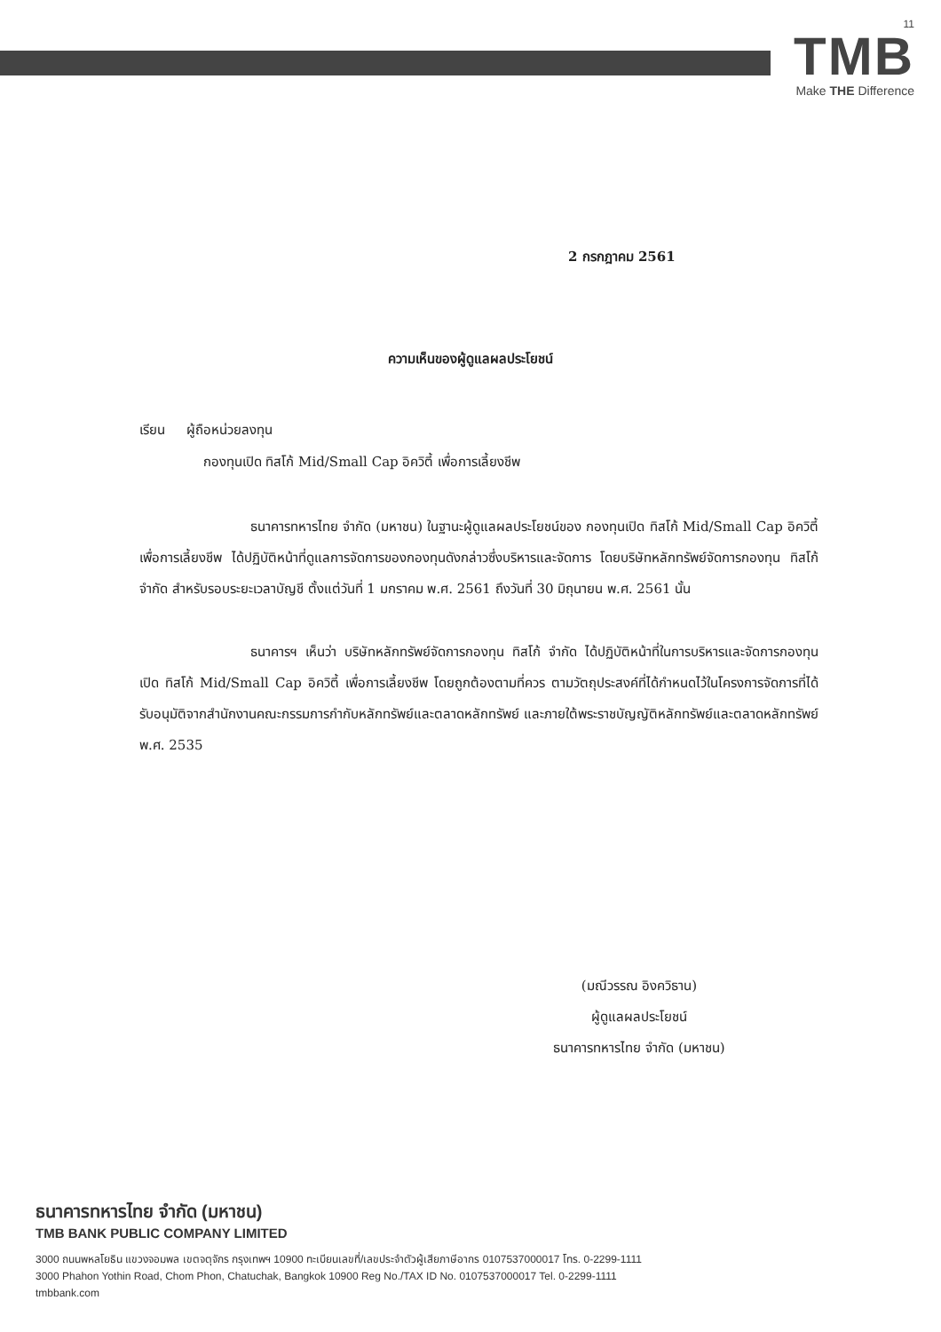11
TMB
Make THE Difference
2 กรกฎาคม 2561
ความเห็นของผู้ดูแลผลประโยชน์
เรียน ผู้ถือหน่วยลงทุน
กองทุนเปิด ทิสโก้ Mid/Small Cap อิควิตี้ เพื่อการเลี้ยงชีพ
ธนาคารทหารไทย จำกัด (มหาชน) ในฐานะผู้ดูแลผลประโยชน์ของ กองทุนเปิด ทิสโก้ Mid/Small Cap อิควิตี้ เพื่อการเลี้ยงชีพ ได้ปฏิบัติหน้าที่ดูแลการจัดการของกองทุนดังกล่าวซึ่งบริหารและจัดการ โดยบริษัทหลักทรัพย์จัดการกองทุน ทิสโก้ จำกัด สำหรับรอบระยะเวลาบัญชี ตั้งแต่วันที่ 1 มกราคม พ.ศ. 2561 ถึงวันที่ 30 มิถุนายน พ.ศ. 2561 นั้น
ธนาคารฯ เห็นว่า บริษัทหลักทรัพย์จัดการกองทุน ทิสโก้ จำกัด ได้ปฏิบัติหน้าที่ในการบริหารและจัดการกองทุนเปิด ทิสโก้ Mid/Small Cap อิควิตี้ เพื่อการเลี้ยงชีพ โดยถูกต้องตามที่ควร ตามวัตถุประสงค์ที่ได้กำหนดไว้ในโครงการจัดการที่ได้รับอนุมัติจากสำนักงานคณะกรรมการกำกับหลักทรัพย์และตลาดหลักทรัพย์ และภายใต้พระราชบัญญัติหลักทรัพย์และตลาดหลักทรัพย์ พ.ศ. 2535
(มณีวรรณ อิงควิธาน)
ผู้ดูแลผลประโยชน์
ธนาคารทหารไทย จำกัด (มหาชน)
ธนาคารทหารไทย จำกัด (มหาชน)
TMB BANK PUBLIC COMPANY LIMITED
3000 ถนนพหลโยธิน แขวงจอมพล เขตจตุจักร กรุงเทพฯ 10900 ทะเบียนเลขที่/เลขประจำตัวผู้เสียภาษีอากร 0107537000017 โทร. 0-2299-1111
3000 Phahon Yothin Road, Chom Phon, Chatuchak, Bangkok 10900 Reg No./TAX ID No. 0107537000017 Tel. 0-2299-1111
tmbbank.com